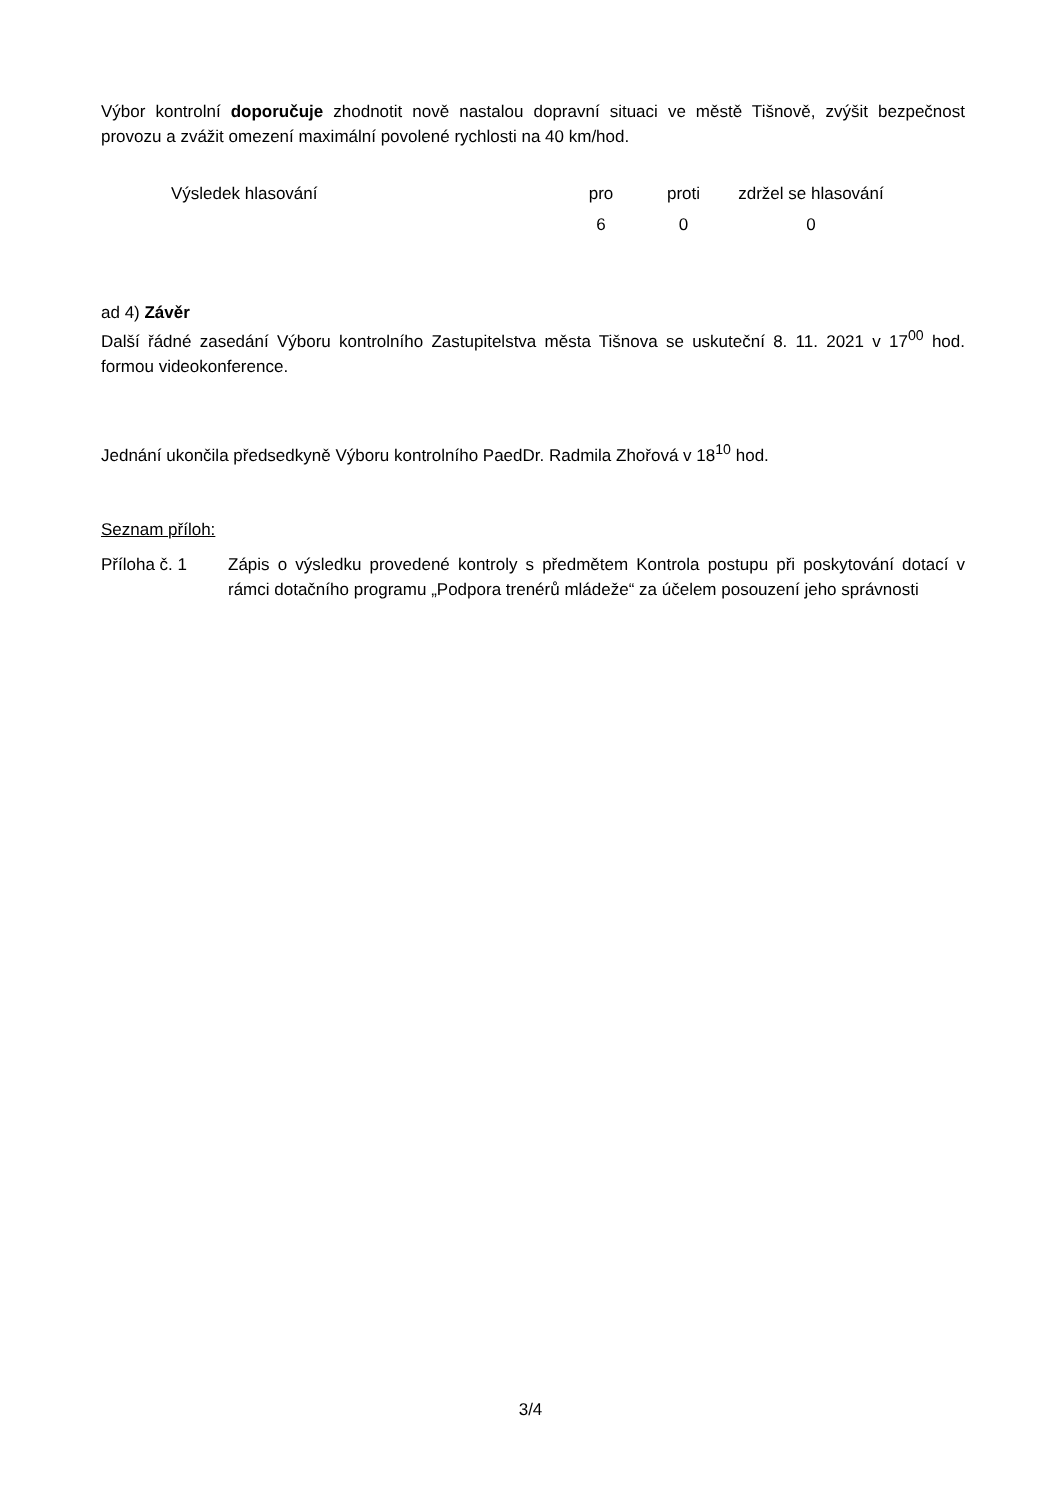Výbor kontrolní doporučuje zhodnotit nově nastalou dopravní situaci ve městě Tišnově, zvýšit bezpečnost provozu a zvážit omezení maximální povolené rychlosti na 40 km/hod.
| Výsledek hlasování | pro | proti | zdržel se hlasování |
| | 6 | 0 | 0 |
ad 4) Závěr
Další řádné zasedání Výboru kontrolního Zastupitelstva města Tišnova se uskuteční 8. 11. 2021 v 17<sup>00</sup> hod. formou videokonference.
Jednání ukončila předsedkyně Výboru kontrolního PaedDr. Radmila Zhořová v 18<sup>10</sup> hod.
Seznam příloh:
Příloha č. 1 Zápis o výsledku provedené kontroly s předmětem Kontrola postupu při poskytování dotací v rámci dotačního programu „Podpora trenérů mládeže“ za účelem posouzení jeho správnosti
3/4